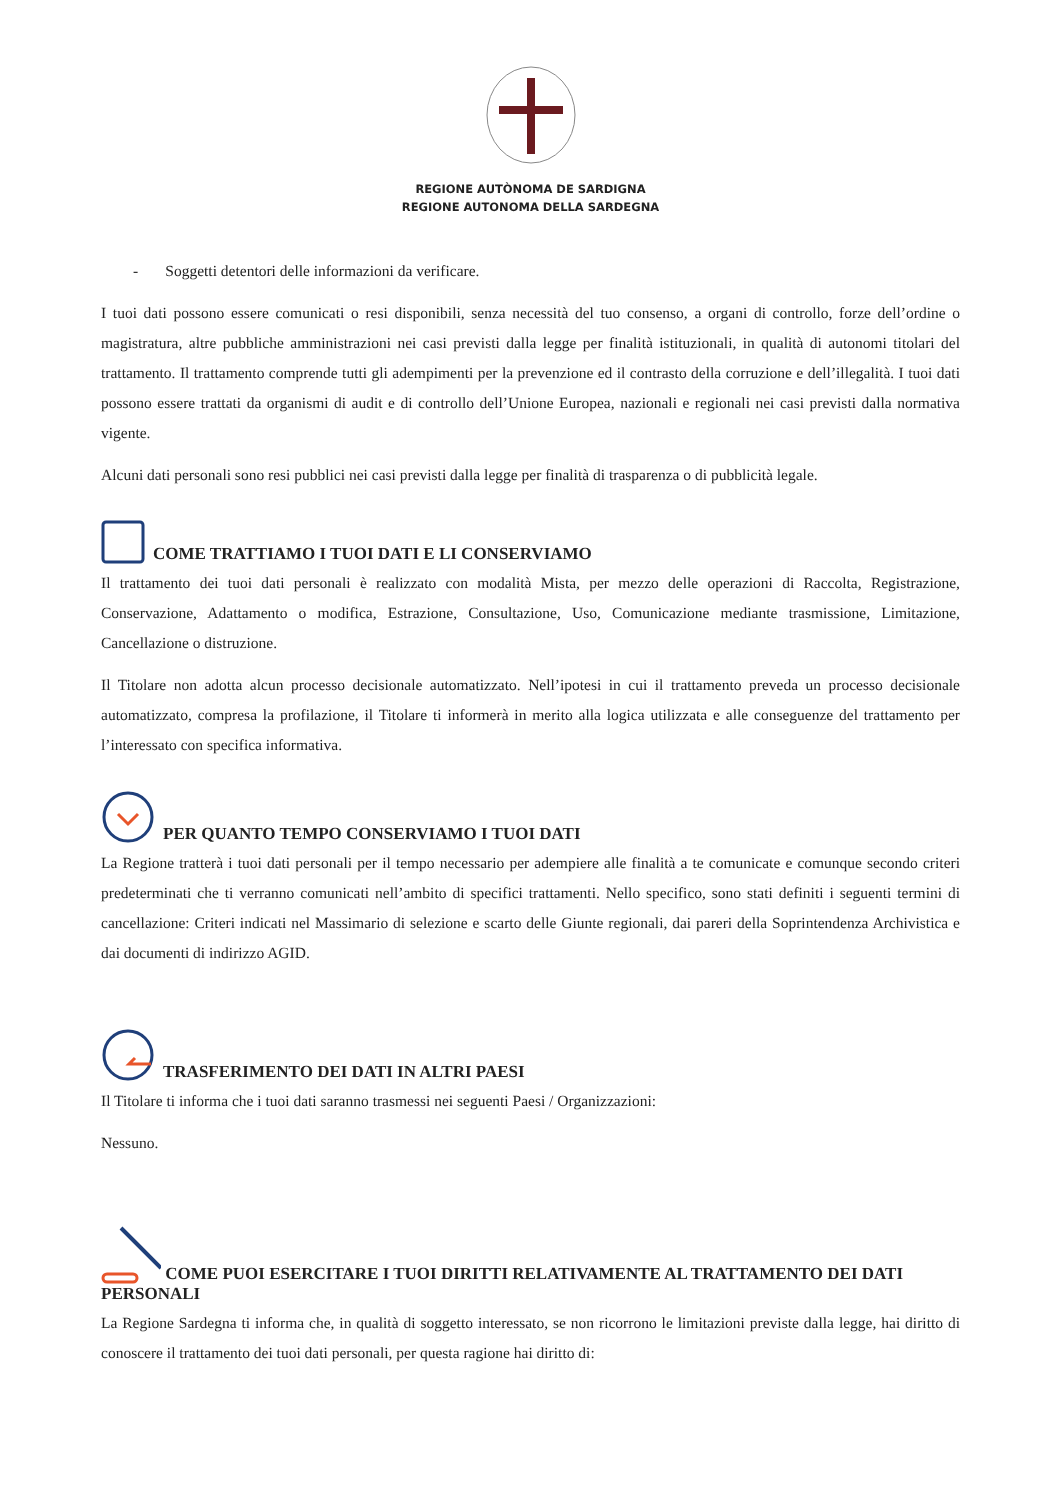REGIONE AUTÒNOMA DE SARDIGNA
REGIONE AUTONOMA DELLA SARDEGNA
- Soggetti detentori delle informazioni da verificare.
I tuoi dati possono essere comunicati o resi disponibili, senza necessità del tuo consenso, a organi di controllo, forze dell’ordine o magistratura, altre pubbliche amministrazioni nei casi previsti dalla legge per finalità istituzionali, in qualità di autonomi titolari del trattamento. Il trattamento comprende tutti gli adempimenti per la prevenzione ed il contrasto della corruzione e dell’illegalità. I tuoi dati possono essere trattati da organismi di audit e di controllo dell’Unione Europea, nazionali e regionali nei casi previsti dalla normativa vigente.
Alcuni dati personali sono resi pubblici nei casi previsti dalla legge per finalità di trasparenza o di pubblicità legale.
COME TRATTIAMO I TUOI DATI E LI CONSERVIAMO
Il trattamento dei tuoi dati personali è realizzato con modalità Mista, per mezzo delle operazioni di Raccolta, Registrazione, Conservazione, Adattamento o modifica, Estrazione, Consultazione, Uso, Comunicazione mediante trasmissione, Limitazione, Cancellazione o distruzione.
Il Titolare non adotta alcun processo decisionale automatizzato. Nell’ipotesi in cui il trattamento preveda un processo decisionale automatizzato, compresa la profilazione, il Titolare ti informerà in merito alla logica utilizzata e alle conseguenze del trattamento per l’interessato con specifica informativa.
PER QUANTO TEMPO CONSERVIAMO I TUOI DATI
La Regione tratterà i tuoi dati personali per il tempo necessario per adempiere alle finalità a te comunicate e comunque secondo criteri predeterminati che ti verranno comunicati nell’ambito di specifici trattamenti. Nello specifico, sono stati definiti i seguenti termini di cancellazione: Criteri indicati nel Massimario di selezione e scarto delle Giunte regionali, dai pareri della Soprintendenza Archivistica e dai documenti di indirizzo AGID.
TRASFERIMENTO DEI DATI IN ALTRI PAESI
Il Titolare ti informa che i tuoi dati saranno trasmessi nei seguenti Paesi / Organizzazioni:
Nessuno.
COME PUOI ESERCITARE I TUOI DIRITTI RELATIVAMENTE AL TRATTAMENTO DEI DATI PERSONALI
La Regione Sardegna ti informa che, in qualità di soggetto interessato, se non ricorrono le limitazioni previste dalla legge, hai diritto di conoscere il trattamento dei tuoi dati personali, per questa ragione hai diritto di: